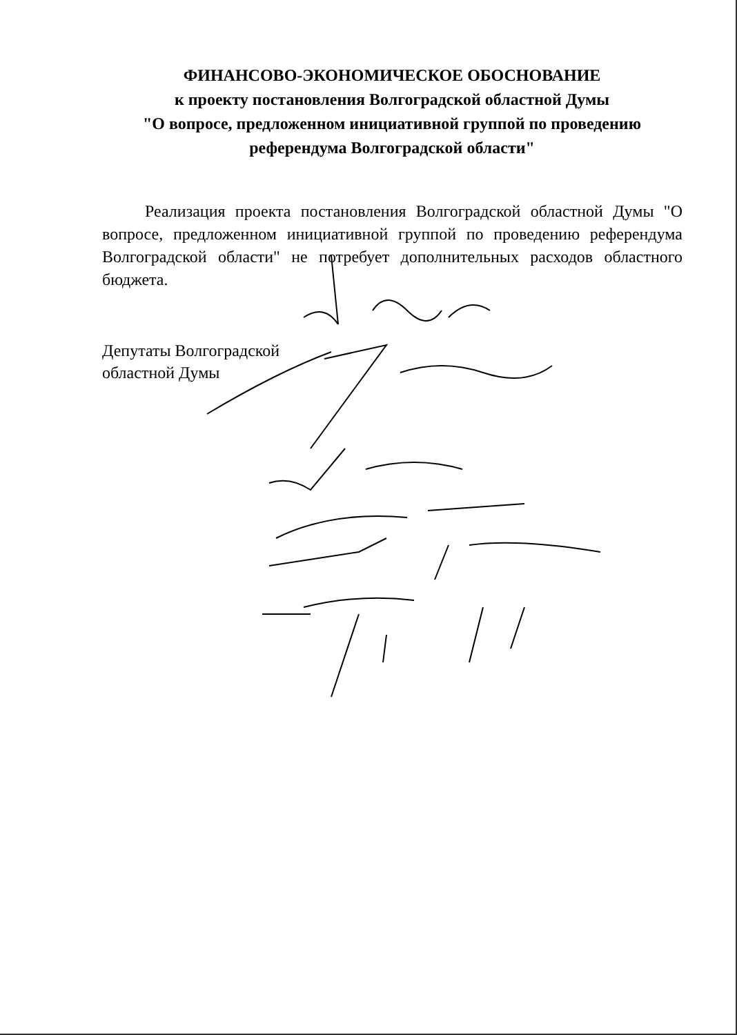ФИНАНСОВО-ЭКОНОМИЧЕСКОЕ ОБОСНОВАНИЕ
к проекту постановления Волгоградской областной Думы
"О вопросе, предложенном инициативной группой по проведению
референдума Волгоградской области"
Реализация проекта постановления Волгоградской областной Думы "О вопросе, предложенном инициативной группой по проведению референдума Волгоградской области" не потребует дополнительных расходов областного бюджета.
Депутаты Волгоградской
областной Думы